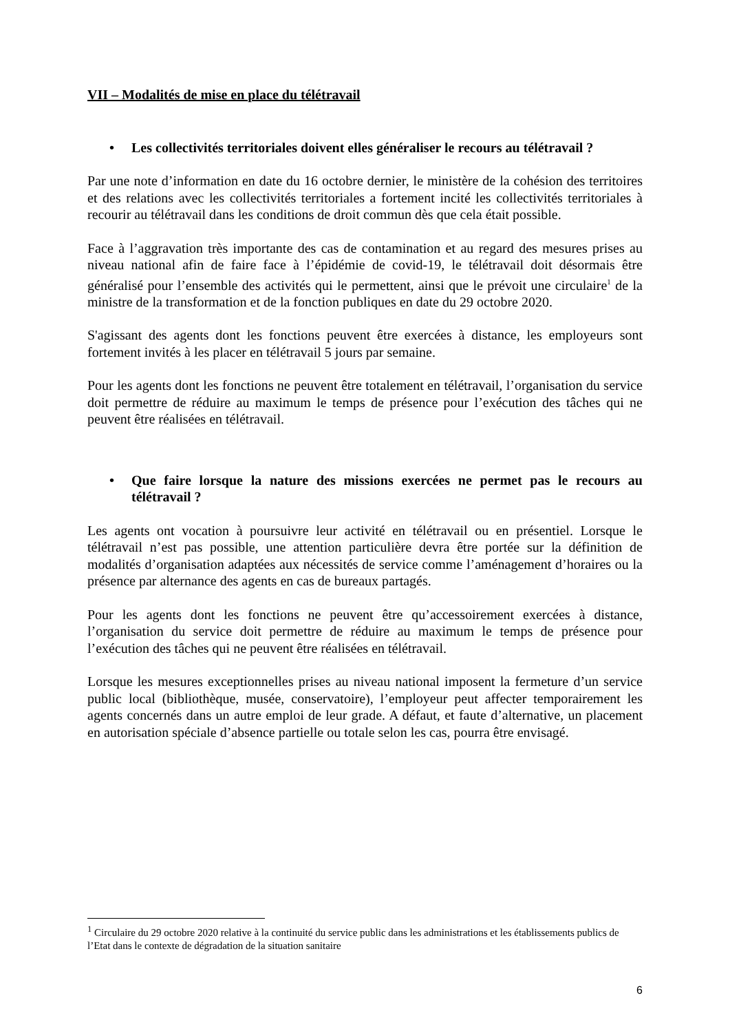VII – Modalités de mise en place du télétravail
• Les collectivités territoriales doivent elles généraliser le recours au télétravail ?
Par une note d’information en date du 16 octobre dernier, le ministère de la cohésion des territoires et des relations avec les collectivités territoriales a fortement incité les collectivités territoriales à recourir au télétravail dans les conditions de droit commun dès que cela était possible.
Face à l’aggravation très importante des cas de contamination et au regard des mesures prises au niveau national afin de faire face à l’épidémie de covid-19, le télétravail doit désormais être généralisé pour l’ensemble des activités qui le permettent, ainsi que le prévoit une circulaire<sup>1</sup> de la ministre de la transformation et de la fonction publiques en date du 29 octobre 2020.
S'agissant des agents dont les fonctions peuvent être exercées à distance, les employeurs sont fortement invités à les placer en télétravail 5 jours par semaine.
Pour les agents dont les fonctions ne peuvent être totalement en télétravail, l’organisation du service doit permettre de réduire au maximum le temps de présence pour l’exécution des tâches qui ne peuvent être réalisées en télétravail.
• Que faire lorsque la nature des missions exercées ne permet pas le recours au télétravail ?
Les agents ont vocation à poursuivre leur activité en télétravail ou en présentiel. Lorsque le télétravail n’est pas possible, une attention particulière devra être portée sur la définition de modalités d’organisation adaptées aux nécessités de service comme l’aménagement d’horaires ou la présence par alternance des agents en cas de bureaux partagés.
Pour les agents dont les fonctions ne peuvent être qu’accessoirement exercées à distance, l’organisation du service doit permettre de réduire au maximum le temps de présence pour l’exécution des tâches qui ne peuvent être réalisées en télétravail.
Lorsque les mesures exceptionnelles prises au niveau national imposent la fermeture d’un service public local (bibliothèque, musée, conservatoire), l’employeur peut affecter temporairement les agents concernés dans un autre emploi de leur grade. A défaut, et faute d’alternative, un placement en autorisation spéciale d’absence partielle ou totale selon les cas, pourra être envisagé.
<sup>1</sup> Circulaire du 29 octobre 2020 relative à la continuité du service public dans les administrations et les établissements publics de l’Etat dans le contexte de dégradation de la situation sanitaire
6